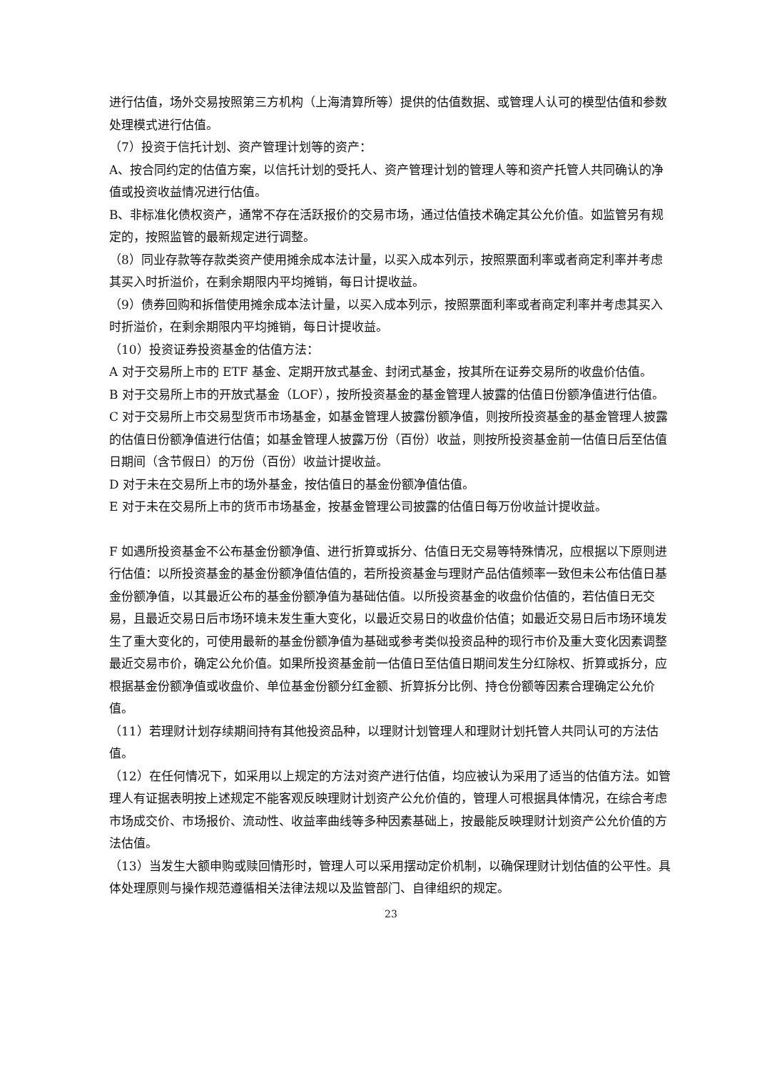进行估值，场外交易按照第三方机构（上海清算所等）提供的估值数据、或管理人认可的模型估值和参数处理模式进行估值。
（7）投资于信托计划、资产管理计划等的资产：
A、按合同约定的估值方案，以信托计划的受托人、资产管理计划的管理人等和资产托管人共同确认的净值或投资收益情况进行估值。
B、非标准化债权资产，通常不存在活跃报价的交易市场，通过估值技术确定其公允价值。如监管另有规定的，按照监管的最新规定进行调整。
（8）同业存款等存款类资产使用摊余成本法计量，以买入成本列示，按照票面利率或者商定利率并考虑其买入时折溢价，在剩余期限内平均摊销，每日计提收益。
（9）债券回购和拆借使用摊余成本法计量，以买入成本列示，按照票面利率或者商定利率并考虑其买入时折溢价，在剩余期限内平均摊销，每日计提收益。
（10）投资证券投资基金的估值方法：
A 对于交易所上市的 ETF 基金、定期开放式基金、封闭式基金，按其所在证券交易所的收盘价估值。
B 对于交易所上市的开放式基金（LOF），按所投资基金的基金管理人披露的估值日份额净值进行估值。
C 对于交易所上市交易型货币市场基金，如基金管理人披露份额净值，则按所投资基金的基金管理人披露的估值日份额净值进行估值；如基金管理人披露万份（百份）收益，则按所投资基金前一估值日后至估值日期间（含节假日）的万份（百份）收益计提收益。
D 对于未在交易所上市的场外基金，按估值日的基金份额净值估值。
E 对于未在交易所上市的货币市场基金，按基金管理公司披露的估值日每万份收益计提收益。
F 如遇所投资基金不公布基金份额净值、进行折算或拆分、估值日无交易等特殊情况，应根据以下原则进行估值：以所投资基金的基金份额净值估值的，若所投资基金与理财产品估值频率一致但未公布估值日基金份额净值，以其最近公布的基金份额净值为基础估值。以所投资基金的收盘价估值的，若估值日无交易，且最近交易日后市场环境未发生重大变化，以最近交易日的收盘价估值；如最近交易日后市场环境发生了重大变化的，可使用最新的基金份额净值为基础或参考类似投资品种的现行市价及重大变化因素调整最近交易市价，确定公允价值。如果所投资基金前一估值日至估值日期间发生分红除权、折算或拆分，应根据基金份额净值或收盘价、单位基金份额分红金额、折算拆分比例、持仓份额等因素合理确定公允价值。
（11）若理财计划存续期间持有其他投资品种，以理财计划管理人和理财计划托管人共同认可的方法估值。
（12）在任何情况下，如采用以上规定的方法对资产进行估值，均应被认为采用了适当的估值方法。如管理人有证据表明按上述规定不能客观反映理财计划资产公允价值的，管理人可根据具体情况，在综合考虑市场成交价、市场报价、流动性、收益率曲线等多种因素基础上，按最能反映理财计划资产公允价值的方法估值。
（13）当发生大额申购或赎回情形时，管理人可以采用摆动定价机制，以确保理财计划估值的公平性。具体处理原则与操作规范遵循相关法律法规以及监管部门、自律组织的规定。
23